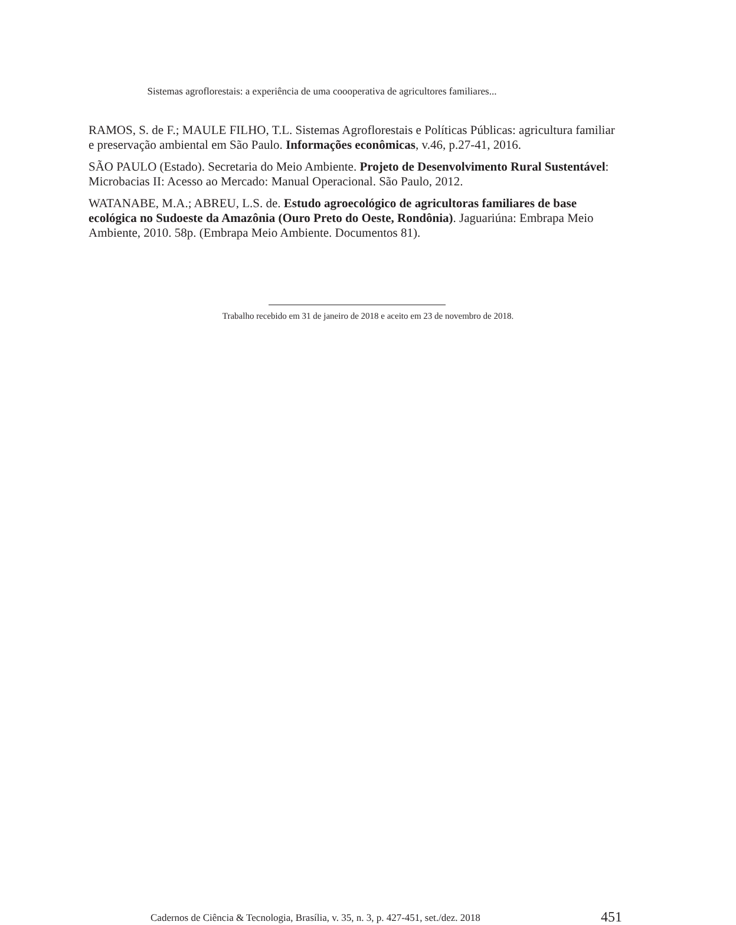Sistemas agroflorestais: a experiência de uma coooperativa de agricultores familiares...
RAMOS, S. de F.; MAULE FILHO, T.L. Sistemas Agroflorestais e Políticas Públicas: agricultura familiar e preservação ambiental em São Paulo. Informações econômicas, v.46, p.27-41, 2016.
SÃO PAULO (Estado). Secretaria do Meio Ambiente. Projeto de Desenvolvimento Rural Sustentável: Microbacias II: Acesso ao Mercado: Manual Operacional. São Paulo, 2012.
WATANABE, M.A.; ABREU, L.S. de. Estudo agroecológico de agricultoras familiares de base ecológica no Sudoeste da Amazônia (Ouro Preto do Oeste, Rondônia). Jaguariúna: Embrapa Meio Ambiente, 2010. 58p. (Embrapa Meio Ambiente. Documentos 81).
Trabalho recebido em 31 de janeiro de 2018 e aceito em 23 de novembro de 2018.
Cadernos de Ciência & Tecnologia, Brasília, v. 35, n. 3, p. 427-451, set./dez. 2018
451